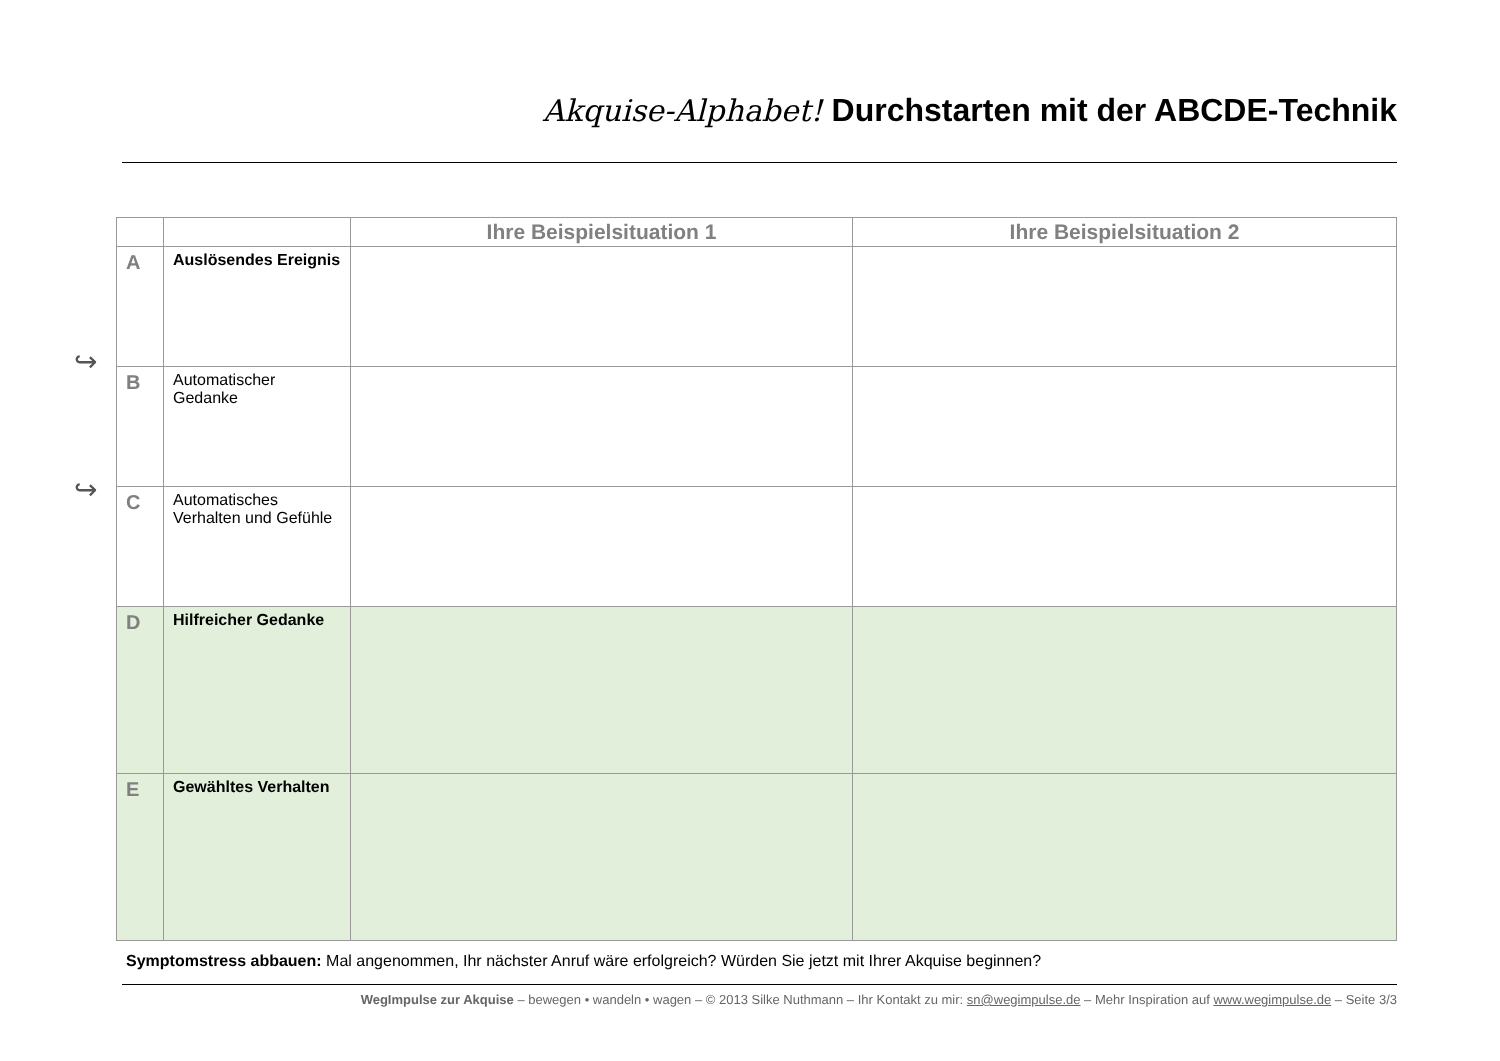Akquise-Alphabet! Durchstarten mit der ABCDE-Technik
↪
↪
| | | Ihre Beispielsituation 1 | Ihre Beispielsituation 2 |
| --- | --- | --- | --- |
| A | Auslösendes Ereignis | | |
| B | Automatischer Gedanke | | |
| C | Automatisches Verhalten und Gefühle | | |
| D | Hilfreicher Gedanke | | |
| E | Gewähltes Verhalten | | |
Symptomstress abbauen: Mal angenommen, Ihr nächster Anruf wäre erfolgreich? Würden Sie jetzt mit Ihrer Akquise beginnen?
WegImpulse zur Akquise – bewegen • wandeln • wagen – © 2013 Silke Nuthmann – Ihr Kontakt zu mir: sn@wegimpulse.de – Mehr Inspiration auf www.wegimpulse.de – Seite 3/3